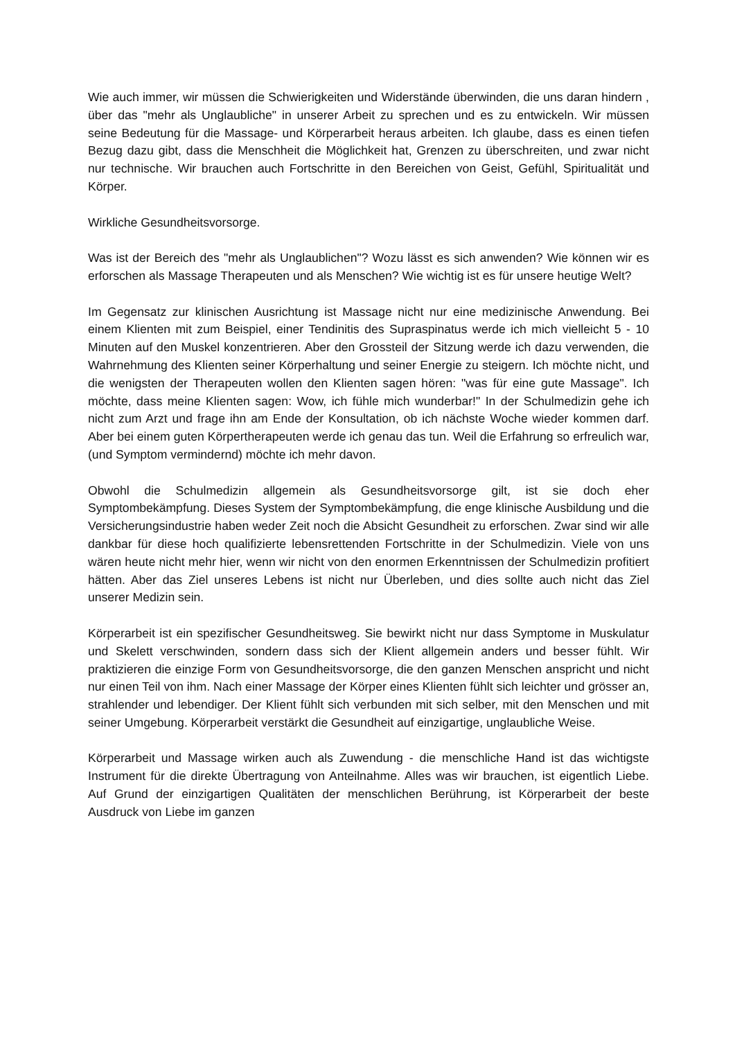Wie auch immer, wir müssen die Schwierigkeiten und Widerstände überwinden, die uns daran hindern , über das "mehr als Unglaubliche" in unserer Arbeit zu sprechen und es zu entwickeln. Wir müssen seine Bedeutung für die Massage- und Körperarbeit heraus arbeiten. Ich glaube, dass es einen tiefen Bezug dazu gibt, dass die Menschheit die Möglichkeit hat, Grenzen zu überschreiten, und zwar nicht nur technische. Wir brauchen auch Fortschritte in den Bereichen von Geist, Gefühl, Spiritualität und Körper.
Wirkliche Gesundheitsvorsorge.
Was ist der Bereich des "mehr als Unglaublichen"? Wozu lässt es sich anwenden? Wie können wir es erforschen als Massage Therapeuten und als Menschen? Wie wichtig ist es für unsere heutige Welt?
Im Gegensatz zur klinischen Ausrichtung ist Massage nicht nur eine medizinische Anwendung. Bei einem Klienten mit zum Beispiel, einer Tendinitis des Supraspinatus werde ich mich vielleicht 5 - 10 Minuten auf den Muskel konzentrieren. Aber den Grossteil der Sitzung werde ich dazu verwenden, die Wahrnehmung des Klienten seiner Körperhaltung und seiner Energie zu steigern. Ich möchte nicht, und die wenigsten der Therapeuten wollen den Klienten sagen hören: "was für eine gute Massage". Ich möchte, dass meine Klienten sagen: Wow, ich fühle mich wunderbar!" In der Schulmedizin gehe ich nicht zum Arzt und frage ihn am Ende der Konsultation, ob ich nächste Woche wieder kommen darf. Aber bei einem guten Körpertherapeuten werde ich genau das tun. Weil die Erfahrung so erfreulich war, (und Symptom vermindernd) möchte ich mehr davon.
Obwohl die Schulmedizin allgemein als Gesundheitsvorsorge gilt, ist sie doch eher Symptombekämpfung. Dieses System der Symptombekämpfung, die enge klinische Ausbildung und die Versicherungsindustrie haben weder Zeit noch die Absicht Gesundheit zu erforschen. Zwar sind wir alle dankbar für diese hoch qualifizierte lebensrettenden Fortschritte in der Schulmedizin. Viele von uns wären heute nicht mehr hier, wenn wir nicht von den enormen Erkenntnissen der Schulmedizin profitiert hätten. Aber das Ziel unseres Lebens ist nicht nur Überleben, und dies sollte auch nicht das Ziel unserer Medizin sein.
Körperarbeit ist ein spezifischer Gesundheitsweg. Sie bewirkt nicht nur dass Symptome in Muskulatur und Skelett verschwinden, sondern dass sich der Klient allgemein anders und besser fühlt. Wir praktizieren die einzige Form von Gesundheitsvorsorge, die den ganzen Menschen anspricht und nicht nur einen Teil von ihm. Nach einer Massage der Körper eines Klienten fühlt sich leichter und grösser an, strahlender und lebendiger. Der Klient fühlt sich verbunden mit sich selber, mit den Menschen und mit seiner Umgebung. Körperarbeit verstärkt die Gesundheit auf einzigartige, unglaubliche Weise.
Körperarbeit und Massage wirken auch als Zuwendung - die menschliche Hand ist das wichtigste Instrument für die direkte Übertragung von Anteilnahme. Alles was wir brauchen, ist eigentlich Liebe. Auf Grund der einzigartigen Qualitäten der menschlichen Berührung, ist Körperarbeit der beste Ausdruck von Liebe im ganzen